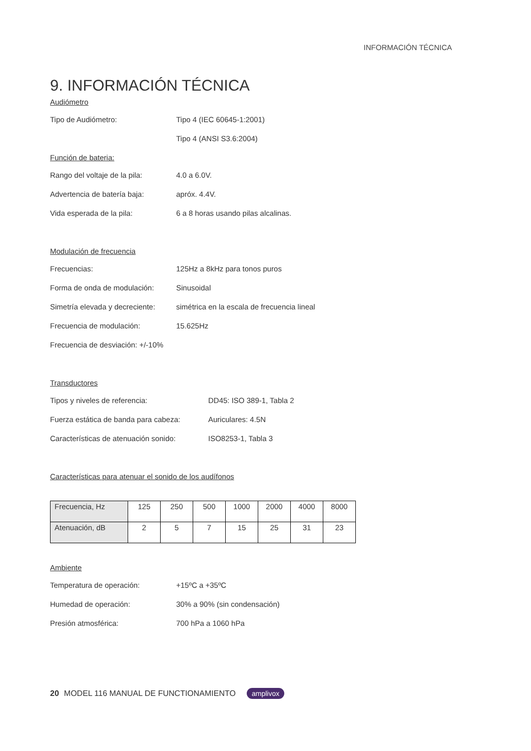INFORMACIÓN TÉCNICA
9. INFORMACIÓN TÉCNICA
Audiómetro
Tipo de Audiómetro: Tipo 4 (IEC 60645-1:2001)
Tipo 4 (ANSI S3.6:2004)
Función de bateria:
Rango del voltaje de la pila:
4.0 a 6.0V.
Advertencia de batería baja: apróx. 4.4V.
Vida esperada de la pila: 6 a 8 horas usando pilas alcalinas.
Modulación de frecuencia
Frecuencias: 125Hz a 8kHz para tonos puros
Forma de onda de modulación: Sinusoidal
Simetría elevada y decreciente:
simétrica en la escala de frecuencia lineal
Frecuencia de modulación: 15.625Hz
Frecuencia de desviación: +/-10%
Transductores
Tipos y niveles de referencia: DD45: ISO 389-1, Tabla 2
Fuerza estática de banda para cabeza:
Auriculares: 4.5N
Características de atenuación sonido:
ISO8253-1, Tabla 3
Características para atenuar el sonido de los audífonos
| Frecuencia, Hz | 125 | 250 | 500 | 1000 | 2000 | 4000 | 8000 |
| Atenuación, dB | 2 | 5 | 7 | 15 | 25 | 31 | 23 |
Ambiente
Temperatura de operación: +15ºC a +35ºC
Humedad de operación: 30% a 90% (sin condensación)
Presión atmosférica: 700 hPa a 1060 hPa
20 MODEL 116 MANUAL DE FUNCTIONAMIENTO amplivox